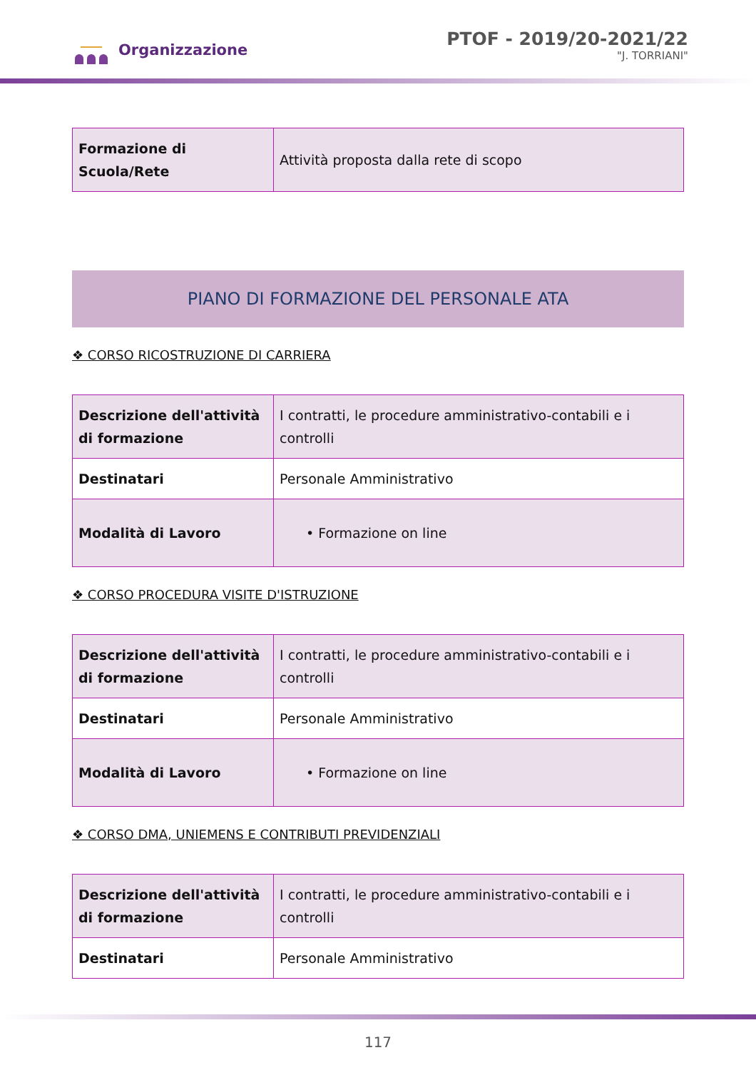Organizzazione
PTOF - 2019/20-2021/22
"J. TORRIANI"
| Formazione di Scuola/Rete | Attività proposta dalla rete di scopo |
PIANO DI FORMAZIONE DEL PERSONALE ATA
❖ CORSO RICOSTRUZIONE DI CARRIERA
| Descrizione dell'attività di formazione | I contratti, le procedure amministrativo-contabili e i controlli |
| Destinatari | Personale Amministrativo |
| Modalità di Lavoro | • Formazione on line |
❖ CORSO PROCEDURA VISITE D'ISTRUZIONE
| Descrizione dell'attività di formazione | I contratti, le procedure amministrativo-contabili e i controlli |
| Destinatari | Personale Amministrativo |
| Modalità di Lavoro | • Formazione on line |
❖ CORSO DMA, UNIEMENS E CONTRIBUTI PREVIDENZIALI
| Descrizione dell'attività di formazione | I contratti, le procedure amministrativo-contabili e i controlli |
| Destinatari | Personale Amministrativo |
117